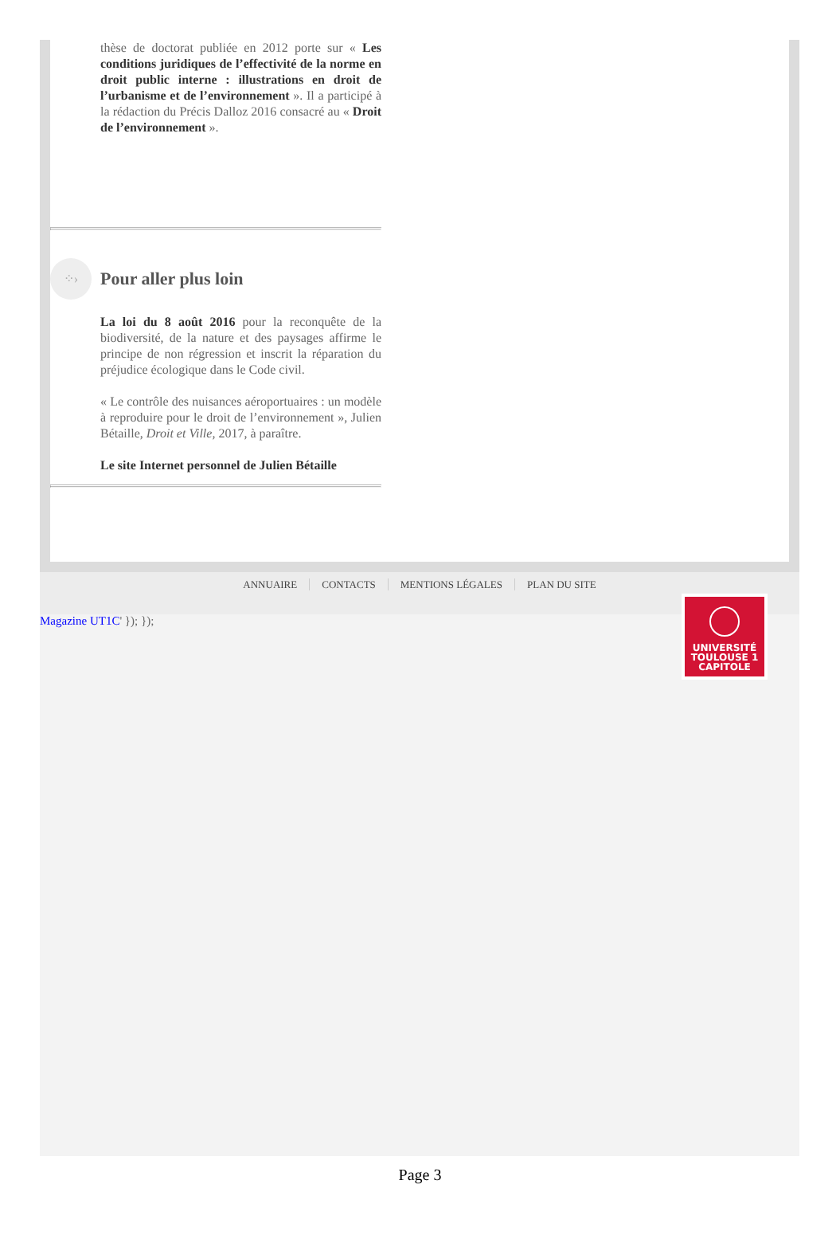thèse de doctorat publiée en 2012 porte sur « Les conditions juridiques de l’effectivité de la norme en droit public interne : illustrations en droit de l’urbanisme et de l’environnement ». Il a participé à la rédaction du Précis Dalloz 2016 consacré au « Droit de l’environnement ».
⁘›
Pour aller plus loin
La loi du 8 août 2016 pour la reconquête de la biodiversité, de la nature et des paysages affirme le principe de non régression et inscrit la réparation du préjudice écologique dans le Code civil.
« Le contrôle des nuisances aéroportuaires : un modèle à reproduire pour le droit de l’environnement », Julien Bétaille, Droit et Ville, 2017, à paraître.
Le site Internet personnel de Julien Bétaille
ANNUAIRE CONTACTS MENTIONS LÉGALES PLAN DU SITE
Magazine UT1C' }); });
UNIVERSITÉ
TOULOUSE 1
CAPITOLE
Page 3